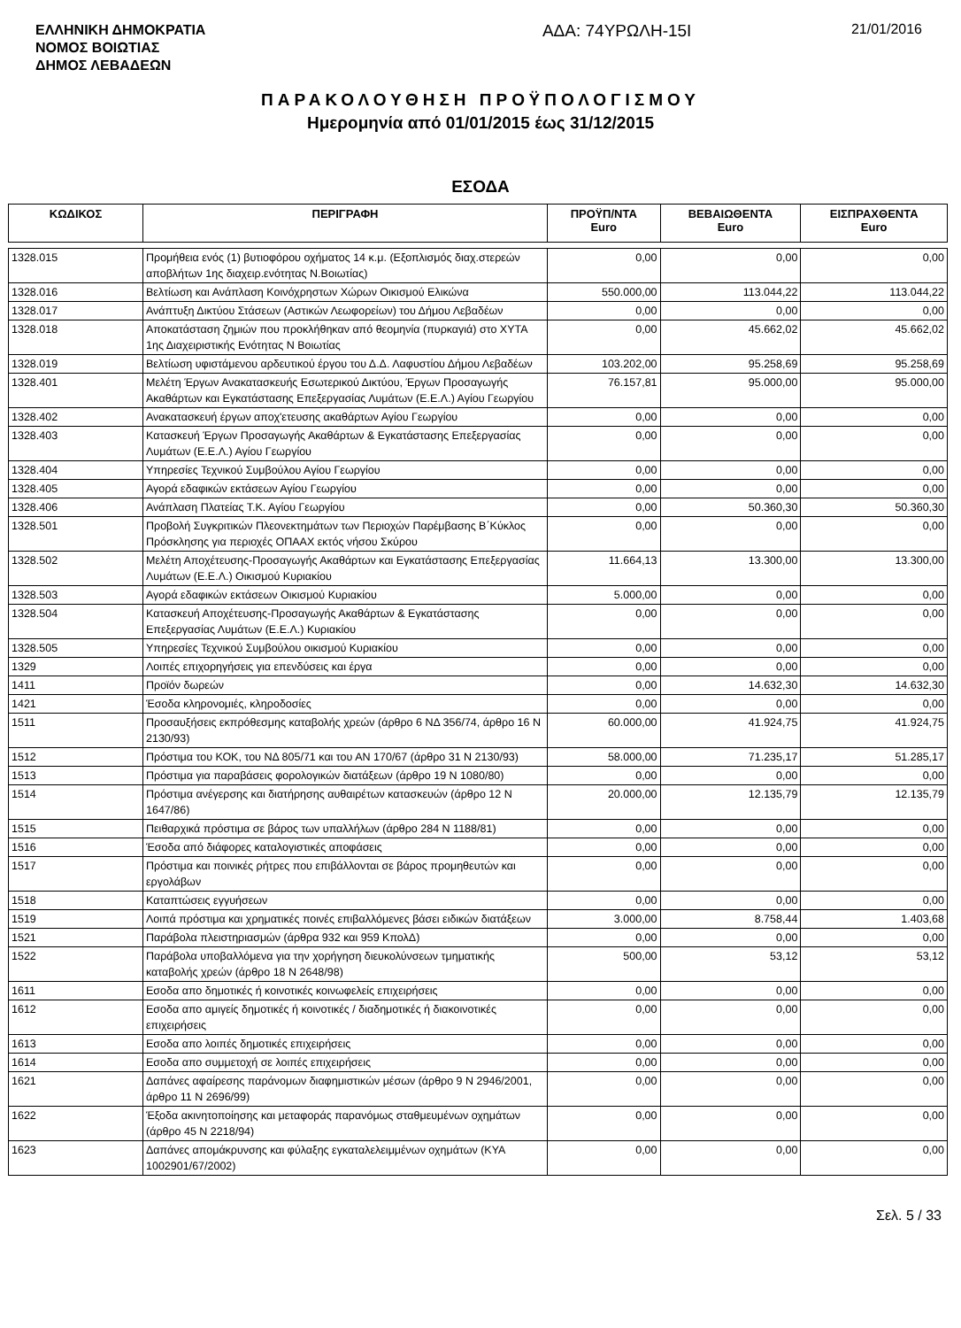ΕΛΛΗΝΙΚΗ ΔΗΜΟΚΡΑΤΙΑ
ΝΟΜΟΣ ΒΟΙΩΤΙΑΣ
ΔΗΜΟΣ ΛΕΒΑΔΕΩΝ
ΑΔΑ: 74ΥΡΩΛΗ-15Ι
21/01/2016
ΠΑΡΑΚΟΛΟΥΘΗΣΗ ΠΡΟΫΠΟΛΟΓΙΣΜΟΥ
Ημερομηνία από 01/01/2015 έως 31/12/2015
ΕΣΟΔΑ
| ΚΩΔΙΚΟΣ | ΠΕΡΙΓΡΑΦΗ | ΠΡΟΫΠ/ΝΤΑ Euro | ΒΕΒΑΙΩΘΕΝΤΑ Euro | ΕΙΣΠΡΑΧΘΕΝΤΑ Euro |
| --- | --- | --- | --- | --- |
| 1328.015 | Προμήθεια ενός (1) βυτιοφόρου οχήματος 14 κ.μ. (Εξοπλισμός διαχ.στερεών αποβλήτων 1ης διαχειρ.ενότητας Ν.Βοιωτίας) | 0,00 | 0,00 | 0,00 |
| 1328.016 | Βελτίωση και Ανάπλαση Κοινόχρηστων Χώρων Οικισμού Ελικώνα | 550.000,00 | 113.044,22 | 113.044,22 |
| 1328.017 | Ανάπτυξη Δικτύου Στάσεων (Αστικών Λεωφορείων) του Δήμου Λεβαδέων | 0,00 | 0,00 | 0,00 |
| 1328.018 | Αποκατάσταση ζημιών που προκλήθηκαν από θεομηνία (πυρκαγιά) στο ΧΥΤΑ 1ης Διαχειριστικής Ενότητας Ν Βοιωτίας | 0,00 | 45.662,02 | 45.662,02 |
| 1328.019 | Βελτίωση υφιστάμενου αρδευτικού έργου του Δ.Δ. Λαφυστίου Δήμου Λεβαδέων | 103.202,00 | 95.258,69 | 95.258,69 |
| 1328.401 | Μελέτη Έργων Ανακατασκευής Εσωτερικού Δικτύου, Έργων Προσαγωγής Ακαθάρτων και Εγκατάστασης Επεξεργασίας Λυμάτων (Ε.Ε.Λ.) Αγίου Γεωργίου | 76.157,81 | 95.000,00 | 95.000,00 |
| 1328.402 | Ανακατασκευή έργων αποχ'ετευσης ακαθάρτων Αγίου Γεωργίου | 0,00 | 0,00 | 0,00 |
| 1328.403 | Κατασκευή Έργων Προσαγωγής Ακαθάρτων & Εγκατάστασης Επεξεργασίας Λυμάτων (Ε.Ε.Λ.) Αγίου Γεωργίου | 0,00 | 0,00 | 0,00 |
| 1328.404 | Υπηρεσίες Τεχνικού Συμβούλου Αγίου Γεωργίου | 0,00 | 0,00 | 0,00 |
| 1328.405 | Αγορά εδαφικών εκτάσεων Αγίου Γεωργίου | 0,00 | 0,00 | 0,00 |
| 1328.406 | Ανάπλαση Πλατείας Τ.Κ. Αγίου Γεωργίου | 0,00 | 50.360,30 | 50.360,30 |
| 1328.501 | Προβολή Συγκριτικών Πλεονεκτημάτων των Περιοχών Παρέμβασης Β΄Κύκλος Πρόσκλησης για περιοχές ΟΠΑΑΧ εκτός νήσου Σκύρου | 0,00 | 0,00 | 0,00 |
| 1328.502 | Μελέτη Αποχέτευσης-Προσαγωγής Ακαθάρτων και Εγκατάστασης Επεξεργασίας Λυμάτων (Ε.Ε.Λ.) Οικισμού Κυριακίου | 11.664,13 | 13.300,00 | 13.300,00 |
| 1328.503 | Αγορά εδαφικών εκτάσεων Οικισμού Κυριακίου | 5.000,00 | 0,00 | 0,00 |
| 1328.504 | Κατασκευή Αποχέτευσης-Προσαγωγής Ακαθάρτων & Εγκατάστασης Επεξεργασίας Λυμάτων (Ε.Ε.Λ.) Κυριακίου | 0,00 | 0,00 | 0,00 |
| 1328.505 | Υπηρεσίες Τεχνικού Συμβούλου οικισμού Κυριακίου | 0,00 | 0,00 | 0,00 |
| 1329 | Λοιπές επιχορηγήσεις για επενδύσεις και έργα | 0,00 | 0,00 | 0,00 |
| 1411 | Προϊόν δωρεών | 0,00 | 14.632,30 | 14.632,30 |
| 1421 | Έσοδα κληρονομιές, κληροδοσίες | 0,00 | 0,00 | 0,00 |
| 1511 | Προσαυξήσεις εκπρόθεσμης καταβολής χρεών (άρθρο 6 ΝΔ 356/74, άρθρο 16 Ν 2130/93) | 60.000,00 | 41.924,75 | 41.924,75 |
| 1512 | Πρόστιμα του ΚΟΚ, του ΝΔ 805/71 και του ΑΝ 170/67 (άρθρο 31 Ν 2130/93) | 58.000,00 | 71.235,17 | 51.285,17 |
| 1513 | Πρόστιμα για παραβάσεις φορολογικών διατάξεων (άρθρο 19 Ν 1080/80) | 0,00 | 0,00 | 0,00 |
| 1514 | Πρόστιμα ανέγερσης και διατήρησης αυθαιρέτων κατασκευών (άρθρο 12 Ν 1647/86) | 20.000,00 | 12.135,79 | 12.135,79 |
| 1515 | Πειθαρχικά πρόστιμα σε βάρος των υπαλλήλων (άρθρο 284 Ν 1188/81) | 0,00 | 0,00 | 0,00 |
| 1516 | Έσοδα από διάφορες καταλογιστικές αποφάσεις | 0,00 | 0,00 | 0,00 |
| 1517 | Πρόστιμα και ποινικές ρήτρες που επιβάλλονται σε βάρος προμηθευτών και εργολάβων | 0,00 | 0,00 | 0,00 |
| 1518 | Καταπτώσεις εγγυήσεων | 0,00 | 0,00 | 0,00 |
| 1519 | Λοιπά πρόστιμα και χρηματικές ποινές επιβαλλόμενες βάσει ειδικών διατάξεων | 3.000,00 | 8.758,44 | 1.403,68 |
| 1521 | Παράβολα πλειστηριασμών (άρθρα 932 και 959 ΚπολΔ) | 0,00 | 0,00 | 0,00 |
| 1522 | Παράβολα υποβαλλόμενα για την χορήγηση διευκολύνσεων τμηματικής καταβολής χρεών (άρθρο 18 Ν 2648/98) | 500,00 | 53,12 | 53,12 |
| 1611 | Εσοδα απο δημοτικές ή κοινοτικές κοινωφελείς επιχειρήσεις | 0,00 | 0,00 | 0,00 |
| 1612 | Εσοδα απο αμιγείς δημοτικές ή κοινοτικές / διαδημοτικές ή διακοινοτικές επιχειρήσεις | 0,00 | 0,00 | 0,00 |
| 1613 | Εσοδα απο λοιπές δημοτικές επιχειρήσεις | 0,00 | 0,00 | 0,00 |
| 1614 | Εσοδα απο συμμετοχή σε λοιπές επιχειρήσεις | 0,00 | 0,00 | 0,00 |
| 1621 | Δαπάνες αφαίρεσης παράνομων διαφημιστικών μέσων (άρθρο 9 Ν 2946/2001, άρθρο 11 Ν 2696/99) | 0,00 | 0,00 | 0,00 |
| 1622 | Έξοδα ακινητοποίησης και μεταφοράς παρανόμως σταθμευμένων οχημάτων (άρθρο 45 Ν 2218/94) | 0,00 | 0,00 | 0,00 |
| 1623 | Δαπάνες απομάκρυνσης και φύλαξης εγκαταλελειμμένων οχημάτων (ΚΥΑ 1002901/67/2002) | 0,00 | 0,00 | 0,00 |
Σελ. 5 / 33